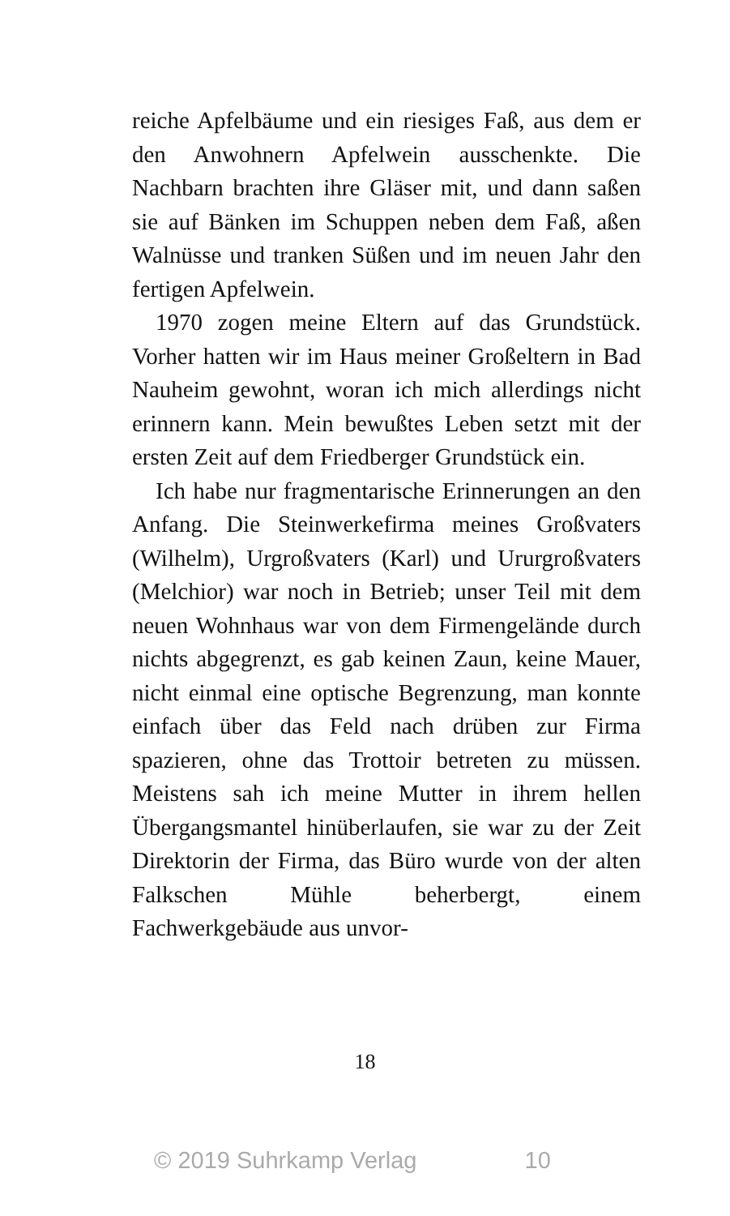reiche Apfelbäume und ein riesiges Faß, aus dem er den Anwohnern Apfelwein ausschenkte. Die Nachbarn brachten ihre Gläser mit, und dann saßen sie auf Bänken im Schuppen neben dem Faß, aßen Walnüsse und tranken Süßen und im neuen Jahr den fertigen Apfelwein.
1970 zogen meine Eltern auf das Grundstück. Vorher hatten wir im Haus meiner Großeltern in Bad Nauheim gewohnt, woran ich mich allerdings nicht erinnern kann. Mein bewußtes Leben setzt mit der ersten Zeit auf dem Friedberger Grundstück ein.
Ich habe nur fragmentarische Erinnerungen an den Anfang. Die Steinwerkefirma meines Großvaters (Wilhelm), Urgroßvaters (Karl) und Ururgroßvaters (Melchior) war noch in Betrieb; unser Teil mit dem neuen Wohnhaus war von dem Firmengelände durch nichts abgegrenzt, es gab keinen Zaun, keine Mauer, nicht einmal eine optische Begrenzung, man konnte einfach über das Feld nach drüben zur Firma spazieren, ohne das Trottoir betreten zu müssen. Meistens sah ich meine Mutter in ihrem hellen Übergangsmantel hinüberlaufen, sie war zu der Zeit Direktorin der Firma, das Büro wurde von der alten Falkschen Mühle beherbergt, einem Fachwerkgebäude aus unvor-
18
© 2019 Suhrkamp Verlag 10